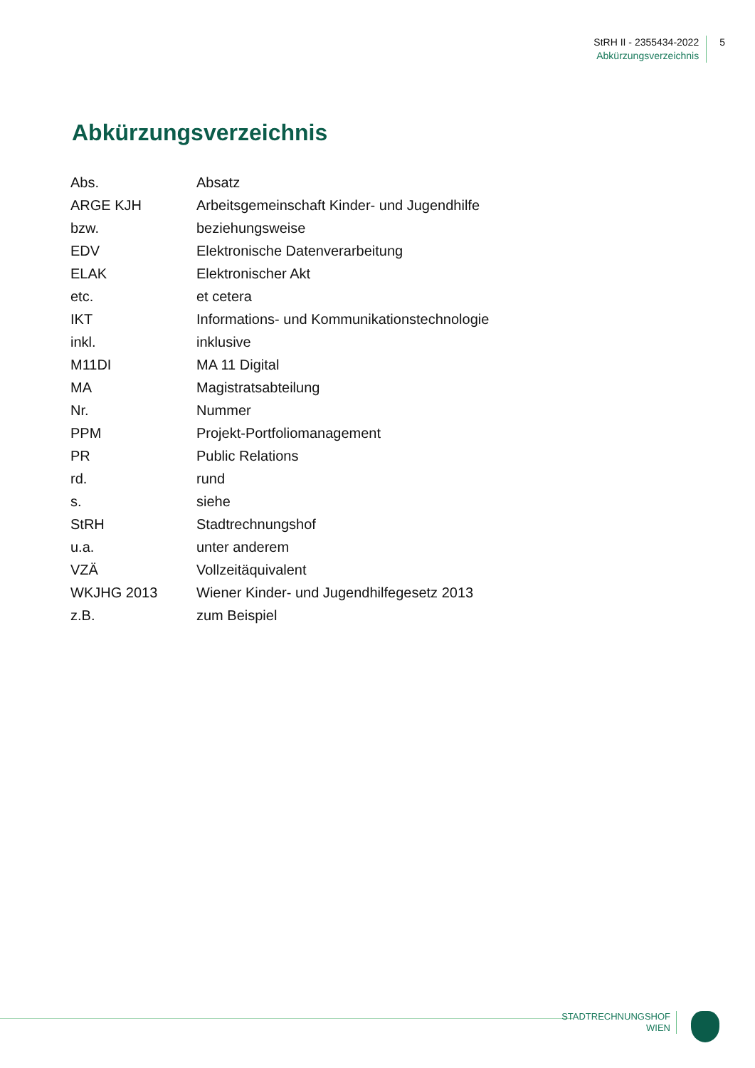StRH II - 2355434-2022
Abkürzungsverzeichnis
5
Abkürzungsverzeichnis
| Abs. | Absatz |
| ARGE KJH | Arbeitsgemeinschaft Kinder- und Jugendhilfe |
| bzw. | beziehungsweise |
| EDV | Elektronische Datenverarbeitung |
| ELAK | Elektronischer Akt |
| etc. | et cetera |
| IKT | Informations- und Kommunikationstechnologie |
| inkl. | inklusive |
| M11DI | MA 11 Digital |
| MA | Magistratsabteilung |
| Nr. | Nummer |
| PPM | Projekt-Portfoliomanagement |
| PR | Public Relations |
| rd. | rund |
| s. | siehe |
| StRH | Stadtrechnungshof |
| u.a. | unter anderem |
| VZÄ | Vollzeitäquivalent |
| WKJHG 2013 | Wiener Kinder- und Jugendhilfegesetz 2013 |
| z.B. | zum Beispiel |
STADTRECHNUNGSHOF
WIEN